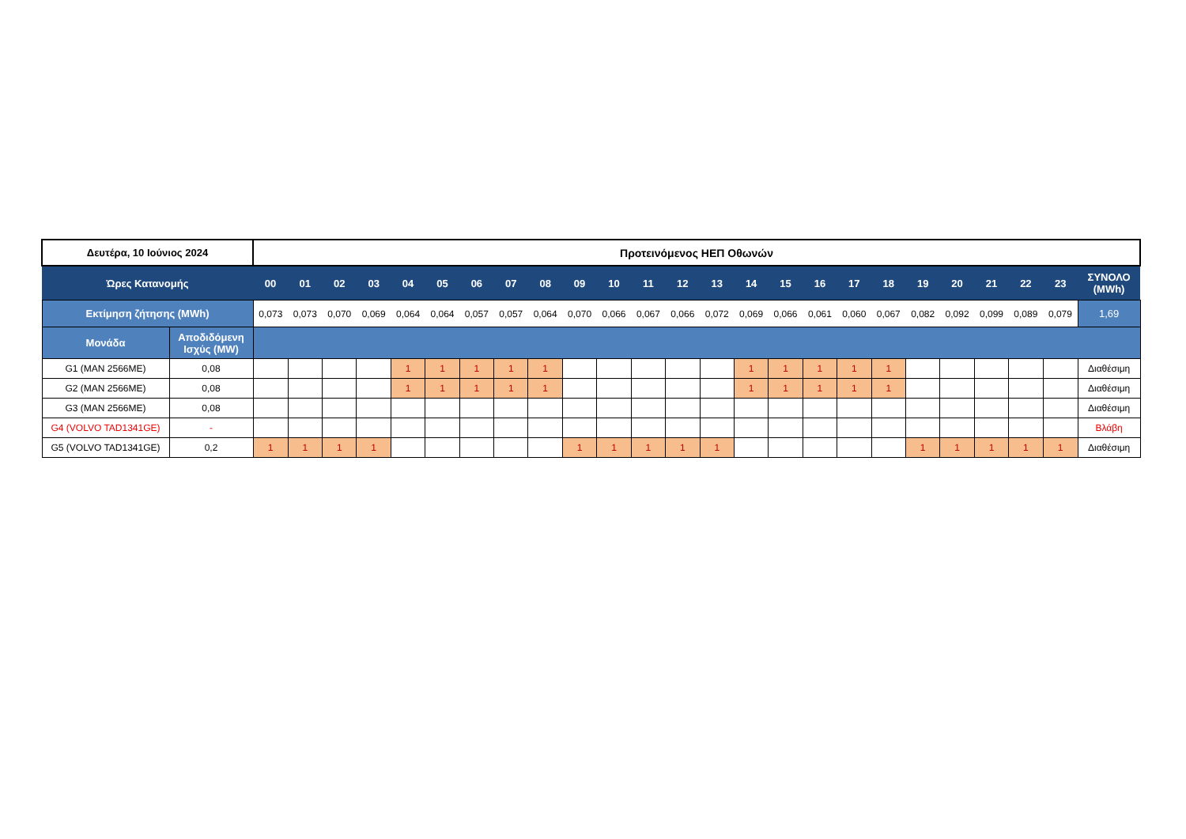| Δευτέρα, 10 Ιούνιος 2024 | | Προτεινόμενος ΗΕΠ Οθωνών | | | | | | | | | | | | | | | | | | | | | | | | |
| Ώρες Κατανομής | | 00 | 01 | 02 | 03 | 04 | 05 | 06 | 07 | 08 | 09 | 10 | 11 | 12 | 13 | 14 | 15 | 16 | 17 | 18 | 19 | 20 | 21 | 22 | 23 | ΣΥΝΟΛΟ (MWh) |
| Εκτίμηση ζήτησης (MWh) | | 0,073 | 0,073 | 0,070 | 0,069 | 0,064 | 0,064 | 0,057 | 0,057 | 0,064 | 0,070 | 0,066 | 0,067 | 0,066 | 0,072 | 0,069 | 0,066 | 0,061 | 0,060 | 0,067 | 0,082 | 0,092 | 0,099 | 0,089 | 0,079 | 1,69 |
| Μονάδα | Αποδιδόμενη Ισχύς (MW) | | | | | | | | | | | | | | | | | | | | | | | | | |
| G1 (MAN 2566ME) | 0,08 | | | | | 1 | 1 | 1 | 1 | 1 | | | | | | 1 | 1 | 1 | 1 | 1 | | | | | | Διαθέσιμη |
| G2 (MAN 2566ME) | 0,08 | | | | | 1 | 1 | 1 | 1 | 1 | | | | | | 1 | 1 | 1 | 1 | 1 | | | | | | Διαθέσιμη |
| G3 (MAN 2566ME) | 0,08 | | | | | | | | | | | | | | | | | | | | | | | | | Διαθέσιμη |
| G4 (VOLVO TAD1341GE) | - | | | | | | | | | | | | | | | | | | | | | | | | | Βλάβη |
| G5 (VOLVO TAD1341GE) | 0,2 | 1 | 1 | 1 | 1 | | | | | | 1 | 1 | 1 | 1 | 1 | | | | | | 1 | 1 | 1 | 1 | 1 | Διαθέσιμη |